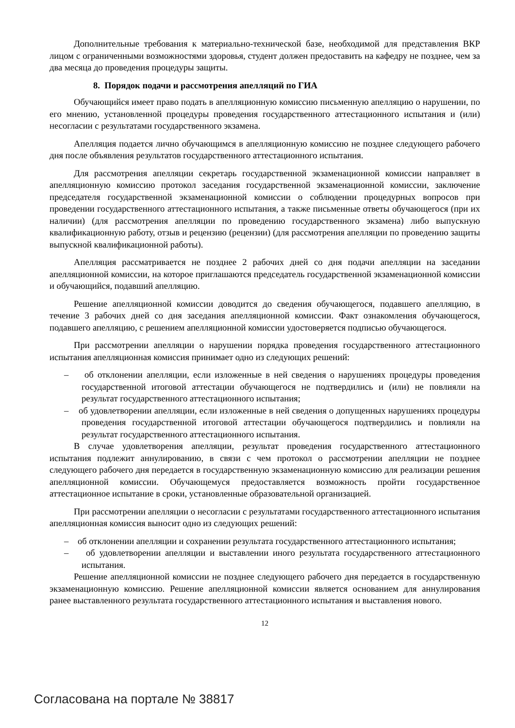Дополнительные требования к материально-технической базе, необходимой для представления ВКР лицом с ограниченными возможностями здоровья, студент должен предоставить на кафедру не позднее, чем за два месяца до проведения процедуры защиты.
8. Порядок подачи и рассмотрения апелляций по ГИА
Обучающийся имеет право подать в апелляционную комиссию письменную апелляцию о нарушении, по его мнению, установленной процедуры проведения государственного аттестационного испытания и (или) несогласии с результатами государственного экзамена.
Апелляция подается лично обучающимся в апелляционную комиссию не позднее следующего рабочего дня после объявления результатов государственного аттестационного испытания.
Для рассмотрения апелляции секретарь государственной экзаменационной комиссии направляет в апелляционную комиссию протокол заседания государственной экзаменационной комиссии, заключение председателя государственной экзаменационной комиссии о соблюдении процедурных вопросов при проведении государственного аттестационного испытания, а также письменные ответы обучающегося (при их наличии) (для рассмотрения апелляции по проведению государственного экзамена) либо выпускную квалификационную работу, отзыв и рецензию (рецензии) (для рассмотрения апелляции по проведению защиты выпускной квалификационной работы).
Апелляция рассматривается не позднее 2 рабочих дней со дня подачи апелляции на заседании апелляционной комиссии, на которое приглашаются председатель государственной экзаменационной комиссии и обучающийся, подавший апелляцию.
Решение апелляционной комиссии доводится до сведения обучающегося, подавшего апелляцию, в течение 3 рабочих дней со дня заседания апелляционной комиссии. Факт ознакомления обучающегося, подавшего апелляцию, с решением апелляционной комиссии удостоверяется подписью обучающегося.
При рассмотрении апелляции о нарушении порядка проведения государственного аттестационного испытания апелляционная комиссия принимает одно из следующих решений:
– об отклонении апелляции, если изложенные в ней сведения о нарушениях процедуры проведения государственной итоговой аттестации обучающегося не подтвердились и (или) не повлияли на результат государственного аттестационного испытания;
– об удовлетворении апелляции, если изложенные в ней сведения о допущенных нарушениях процедуры проведения государственной итоговой аттестации обучающегося подтвердились и повлияли на результат государственного аттестационного испытания.
В случае удовлетворения апелляции, результат проведения государственного аттестационного испытания подлежит аннулированию, в связи с чем протокол о рассмотрении апелляции не позднее следующего рабочего дня передается в государственную экзаменационную комиссию для реализации решения апелляционной комиссии. Обучающемуся предоставляется возможность пройти государственное аттестационное испытание в сроки, установленные образовательной организацией.
При рассмотрении апелляции о несогласии с результатами государственного аттестационного испытания апелляционная комиссия выносит одно из следующих решений:
– об отклонении апелляции и сохранении результата государственного аттестационного испытания;
– об удовлетворении апелляции и выставлении иного результата государственного аттестационного испытания.
Решение апелляционной комиссии не позднее следующего рабочего дня передается в государственную экзаменационную комиссию. Решение апелляционной комиссии является основанием для аннулирования ранее выставленного результата государственного аттестационного испытания и выставления нового.
12
Согласована на портале № 38817